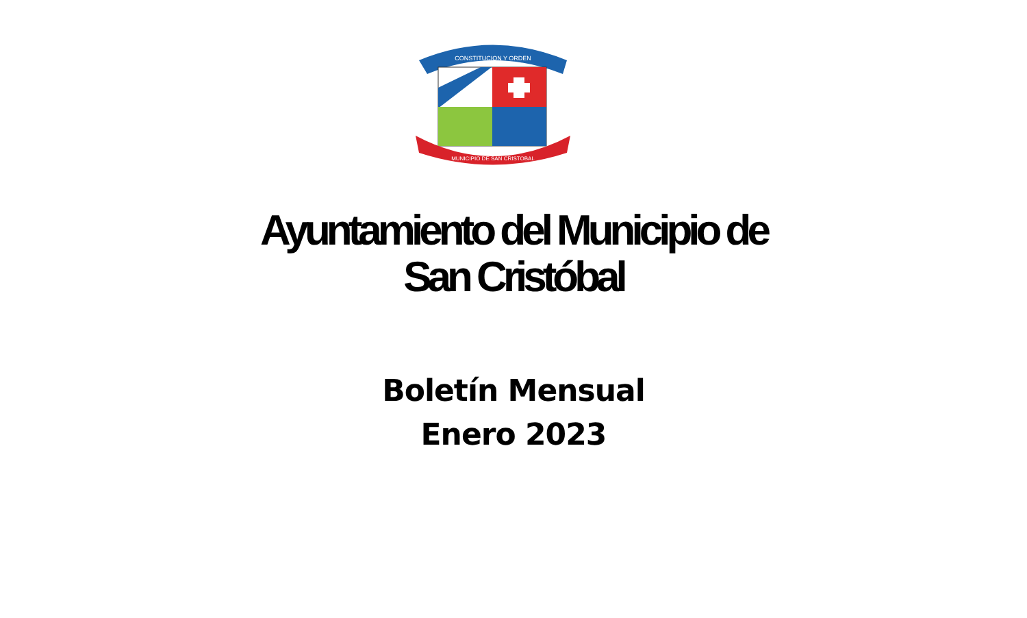CONSTITUCION Y ORDEN
MUNICIPIO DE SAN CRISTOBAL
Ayuntamiento del Municipio de
San Cristóbal
Boletín Mensual
Enero 2023